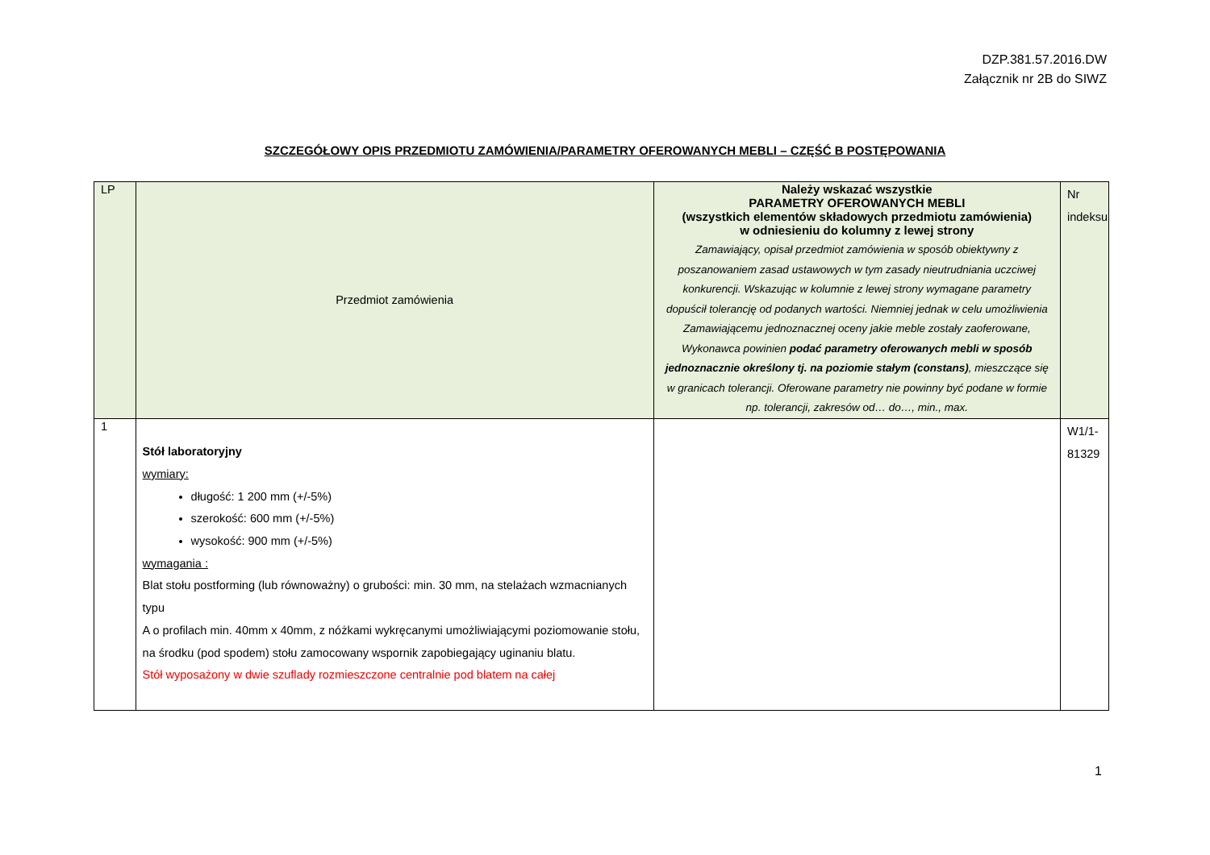DZP.381.57.2016.DW
Załącznik nr 2B do SIWZ
SZCZEGÓŁOWY OPIS PRZEDMIOTU ZAMÓWIENIA/PARAMETRY OFEROWANYCH MEBLI – CZĘŚĆ B POSTĘPOWANIA
| LP | Przedmiot zamówienia | Należy wskazać wszystkie PARAMETRY OFEROWANYCH MEBLI (wszystkich elementów składowych przedmiotu zamówienia) w odniesieniu do kolumny z lewej strony Zamawiający, opisał przedmiot zamówienia w sposób obiektywny z poszanowaniem zasad ustawowych w tym zasady nieutrudniania uczciwej konkurencji. Wskazując w kolumnie z lewej strony wymagane parametry dopuścił tolerancję od podanych wartości. Niemniej jednak w celu umożliwienia Zamawiającemu jednoznacznej oceny jakie meble zostały zaoferowane, Wykonawca powinien podać parametry oferowanych mebli w sposób jednoznacznie określony tj. na poziomie stałym (constans) , mieszczące się w granicach tolerancji. Oferowane parametry nie powinny być podane w formie np. tolerancji, zakresów od… do…, min., max. | Nr indeksu |
| --- | --- | --- | --- |
| 1 | Stół laboratoryjny wymiary: długość: 1 200 mm (+/-5%) szerokość: 600 mm (+/-5%) wysokość: 900 mm (+/-5%) wymagania : Blat stołu postforming (lub równoważny) o grubości: min. 30 mm, na stelażach wzmacnianych typu A o profilach min. 40mm x 40mm, z nóżkami wykręcanymi umożliwiającymi poziomowanie stołu, na środku (pod spodem) stołu zamocowany wspornik zapobiegający uginaniu blatu. Stół wyposażony w dwie szuflady rozmieszczone centralnie pod blatem na całej | | W1/1- 81329 |
1